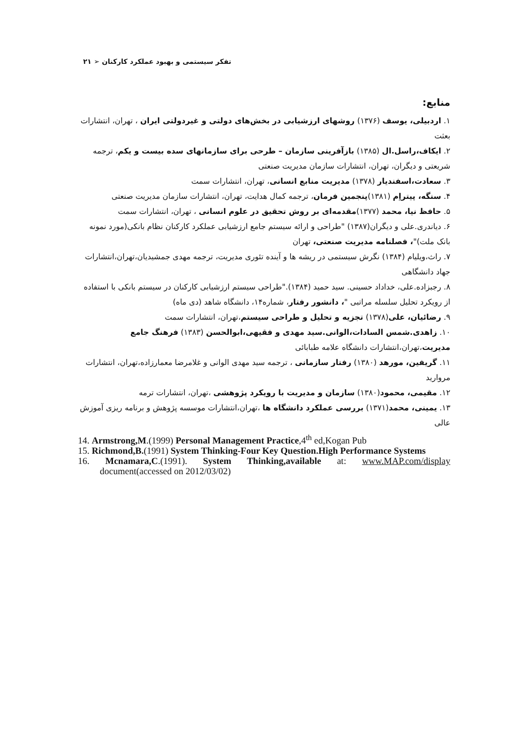تفکر سیستمی و بهبود عملکرد کارکنان ➢ ۲۱
منابع:
۱. اردبیلی، یوسف (۱۳۷۶) روشهای ارزشیابی در بخش‌های دولتی و غیردولتی ایران ، تهران، انتشارات بعثت
۲. ایکاف،راسل.ال (۱۳۸۵) بازآفرینی سازمان – طرحی برای سازمانهای سده بیست و یکم، ترجمه شریعتی و دیگران، تهران، انتشارات سازمان مدیریت صنعتی
۳. سعادت،اسفندیار (۱۳۷۸) مدیریت منابع انسانی، تهران، انتشارات سمت
۴. سنگه، پیتراِم (۱۳۸۱)پنجمین فرمان، ترجمه کمال هدایت، تهران، انتشارات سازمان مدیریت صنعتی
۵. حافظ نیا، محمد (۱۳۷۷)مقدمه‌ای بر روش تحقیق در علوم انسانی ، تهران، انتشارات سمت
۶. دیاندری.علی و دیگران(۱۳۸۷) "طراحی و ارائه سیستم جامع ارزشیابی عملکرد کارکنان نظام بانکی(مورد نمونه بانک ملت)"، فصلنامه مدیریت صنعتی، تهران
۷. راث،ویلیام (۱۳۸۴) نگرش سیستمی در ریشه ها و آینده تئوری مدیریت، ترجمه مهدی جمشیدیان،تهران،انتشارات جهاد دانشگاهی
۸. رجبزاده.علی، خداداد حسینی. سید حمید (۱۳۸۴)."طراحی سیستم ارزشیابی کارکنان در سیستم بانکی با استفاده از رویکرد تحلیل سلسله مراتبی "، دانشور رفتار، شماره۱۴، دانشگاه شاهد (دی ماه)
۹. رضائیان، علی(۱۳۷۸) تجزیه و تحلیل و طراحی سیستم،تهران، انتشارات سمت
۱۰. زاهدی.شمس السادات،الوانی.سید مهدی و فقیهی،ابوالحسن (۱۳۸۳) فرهنگ جامع مدیریت،تهران،انتشارات دانشگاه علامه طبابائی
۱۱. گریفین، مورهد (۱۳۸۰) رفتار سازمانی ، ترجمه سید مهدی الوانی و غلامرضا معمارزاده،تهران، انتشارات مروارید
۱۲. مقیمی، محمود(۱۳۸۰) سازمان و مدیریت با رویکرد پژوهشی ،تهران، انتشارات ترمه
۱۳. یمینی، محمد(۱۳۷۱) بررسی عملکرد دانشگاه ها ،تهران،انتشارات موسسه پژوهش و برنامه ریزی آموزش عالی
14. Armstrong,M.(1999) Personal Management Practice,4<sup>th</sup> ed,Kogan Pub
15. Richmond,B.(1991) System Thinking-Four Key Question.High Performance Systems
16. Mcnamara,C.(1991). System Thinking,available at: www.MAP.com/display document(accessed on 2012/03/02)